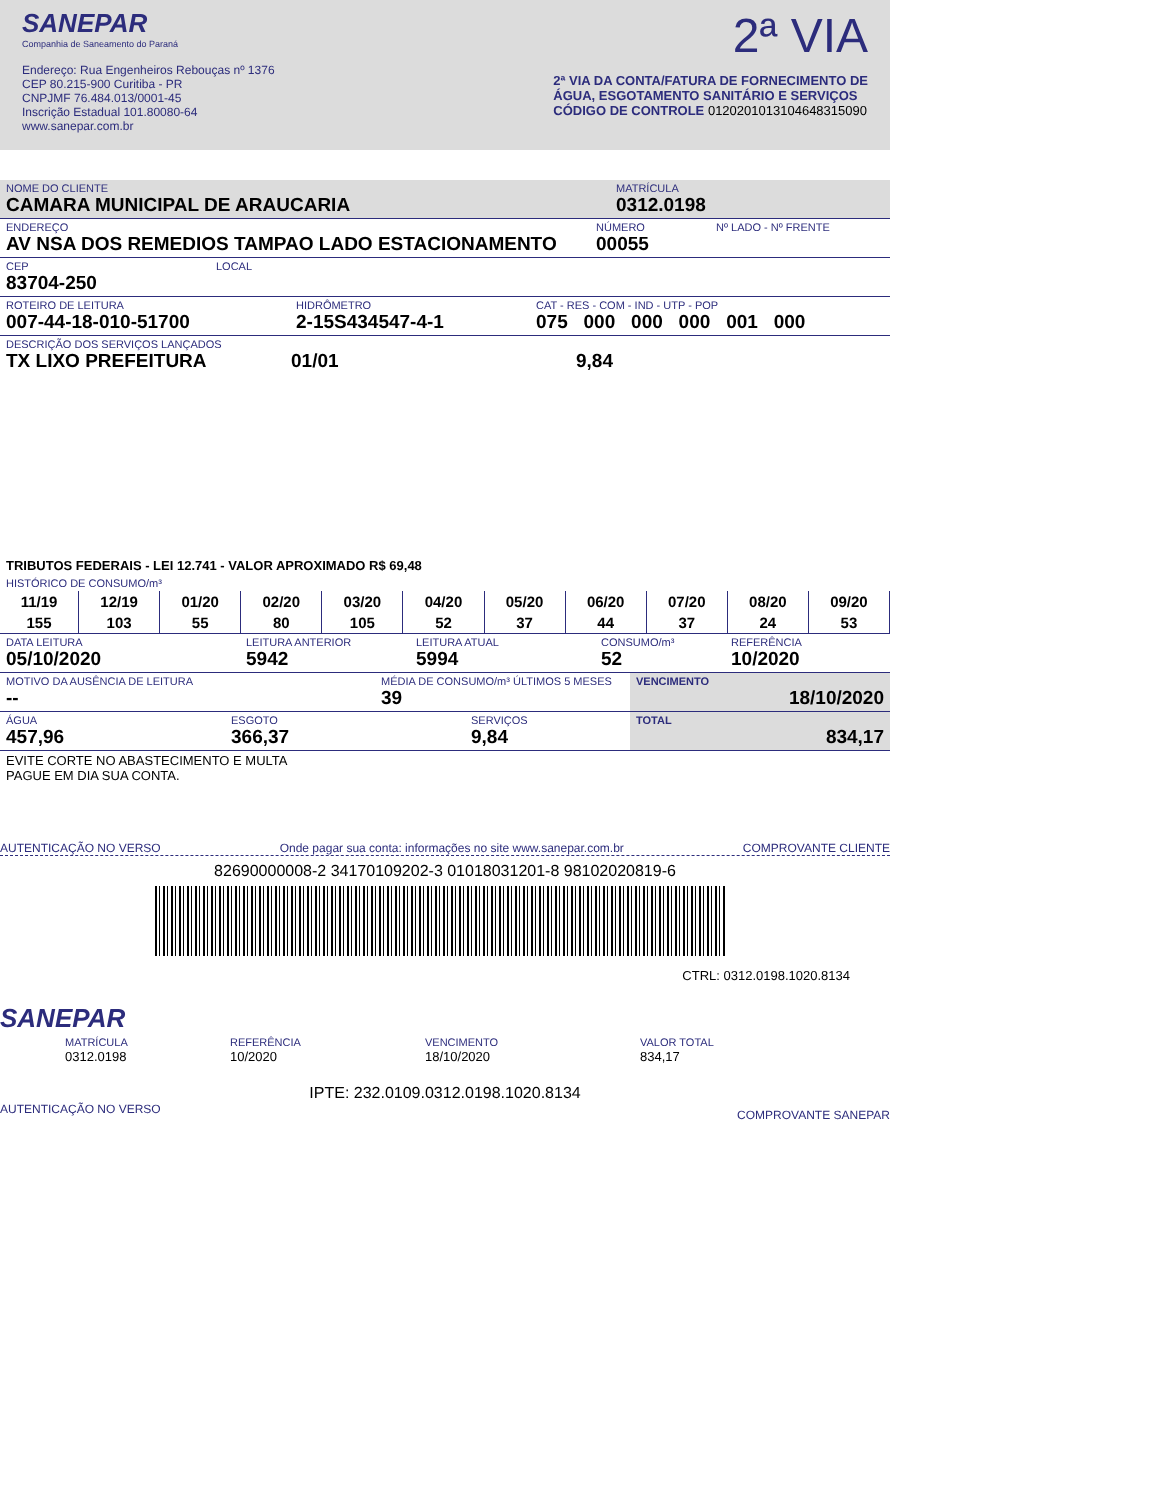SANEPAR
Companhia de Saneamento do Paraná
Endereço: Rua Engenheiros Rebouças nº 1376
CEP 80.215-900 Curitiba - PR
CNPJMF 76.484.013/0001-45
Inscrição Estadual 101.80080-64
www.sanepar.com.br
2ª VIA
2ª VIA DA CONTA/FATURA DE FORNECIMENTO DE
ÁGUA, ESGOTAMENTO SANITÁRIO E SERVIÇOS
CÓDIGO DE CONTROLE 01202010131046483150​90
NOME DO CLIENTE
CAMARA MUNICIPAL DE ARAUCARIA
MATRÍCULA
0312.0198
ENDEREÇO
AV NSA DOS REMEDIOS TAMPAO LADO ESTACIONAMENTO
NÚMERO
00055
Nº LADO - Nº FRENTE
CEP
83704-250
LOCAL
ROTEIRO DE LEITURA
007-44-18-010-51700
HIDRÔMETRO
2-15S434547-4-1
CAT - RES - COM - IND - UTP - POP
075 000 000 000 001 000
DESCRIÇÃO DOS SERVIÇOS LANÇADOS
TX LIXO PREFEITURA 01/01 9,84
TRIBUTOS FEDERAIS - LEI 12.741 - VALOR APROXIMADO R$ 69,48
HISTÓRICO DE CONSUMO/m³
| 11/19 | 12/19 | 01/20 | 02/20 | 03/20 | 04/20 | 05/20 | 06/20 | 07/20 | 08/20 | 09/20 |
| --- | --- | --- | --- | --- | --- | --- | --- | --- | --- | --- |
| 155 | 103 | 55 | 80 | 105 | 52 | 37 | 44 | 37 | 24 | 53 |
DATA LEITURA
05/10/2020
LEITURA ANTERIOR
5942
LEITURA ATUAL
5994
CONSUMO/m³
52
REFERÊNCIA
10/2020
MOTIVO DA AUSÊNCIA DE LEITURA
--
MÉDIA DE CONSUMO/m³ ÚLTIMOS 5 MESES
39
VENCIMENTO
18/10/2020
ÁGUA
457,96
ESGOTO
366,37
SERVIÇOS
9,84
TOTAL
834,17
EVITE CORTE NO ABASTECIMENTO E MULTA
PAGUE EM DIA SUA CONTA.
AUTENTICAÇÃO NO VERSO Onde pagar sua conta: informações no site www.sanepar.com.br COMPROVANTE CLIENTE
82690000008-2 34170109202-3 01018031201-8 98102020819-6
CTRL: 0312.0198.1020.8134
SANEPAR
MATRÍCULA
0312.0198
REFERÊNCIA
10/2020
VENCIMENTO
18/10/2020
VALOR TOTAL
834,17
IPTE: 232.0109.0312.0198.1020.8134
AUTENTICAÇÃO NO VERSO COMPROVANTE SANEPAR